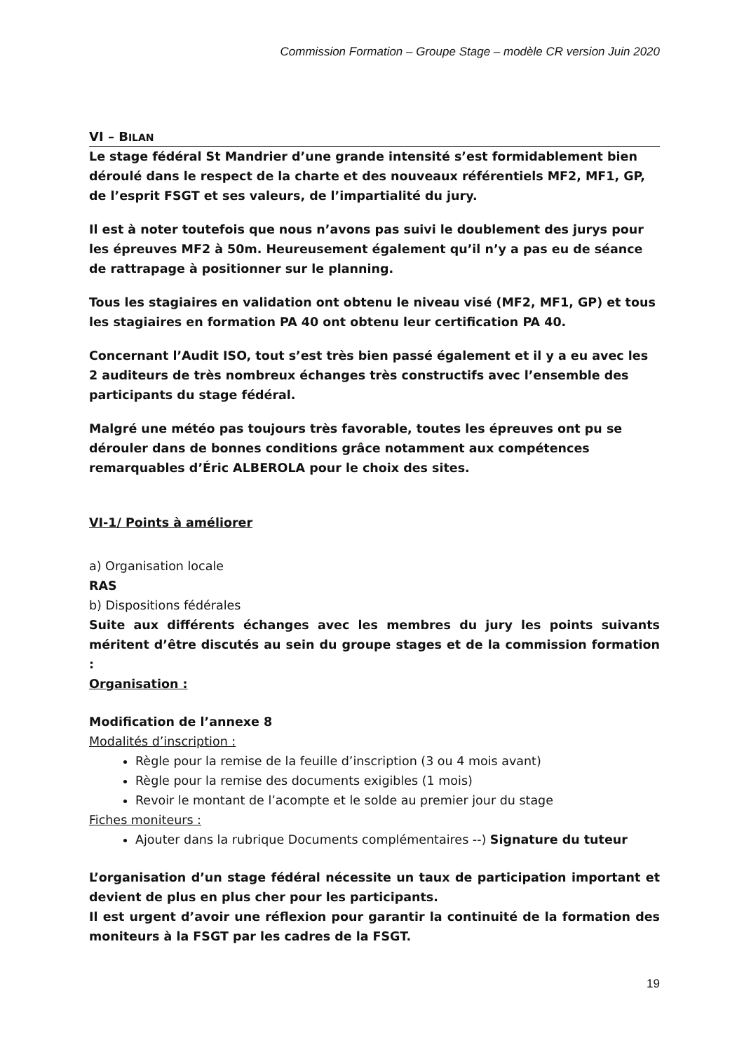Commission Formation – Groupe Stage – modèle CR version Juin 2020
VI – BILAN
Le stage fédéral St Mandrier d’une grande intensité s’est formidablement bien déroulé dans le respect de la charte et des nouveaux référentiels MF2, MF1, GP, de l’esprit FSGT et ses valeurs, de l’impartialité du jury.
Il est à noter toutefois que nous n’avons pas suivi le doublement des jurys pour les épreuves MF2 à 50m. Heureusement également qu’il n’y a pas eu de séance de rattrapage à positionner sur le planning.
Tous les stagiaires en validation ont obtenu le niveau visé (MF2, MF1, GP) et tous les stagiaires en formation PA 40 ont obtenu leur certification PA 40.
Concernant l’Audit ISO, tout s’est très bien passé également et il y a eu avec les 2 auditeurs de très nombreux échanges très constructifs avec l’ensemble des participants du stage fédéral.
Malgré une météo pas toujours très favorable, toutes les épreuves ont pu se dérouler dans de bonnes conditions grâce notamment aux compétences remarquables d’Éric ALBEROLA pour le choix des sites.
VI-1/ Points à améliorer
a) Organisation locale
RAS
b) Dispositions fédérales
Suite aux différents échanges avec les membres du jury les points suivants méritent d’être discutés au sein du groupe stages et de la commission formation :
Organisation :
Modification de l’annexe 8
Modalités d’inscription :
Règle pour la remise de la feuille d’inscription (3 ou 4 mois avant)
Règle pour la remise des documents exigibles (1 mois)
Revoir le montant de l’acompte et le solde au premier jour du stage
Fiches moniteurs :
Ajouter dans la rubrique Documents complémentaires --) Signature du tuteur
L’organisation d’un stage fédéral nécessite un taux de participation important et devient de plus en plus cher pour les participants.
Il est urgent d’avoir une réflexion pour garantir la continuité de la formation des moniteurs à la FSGT par les cadres de la FSGT.
19